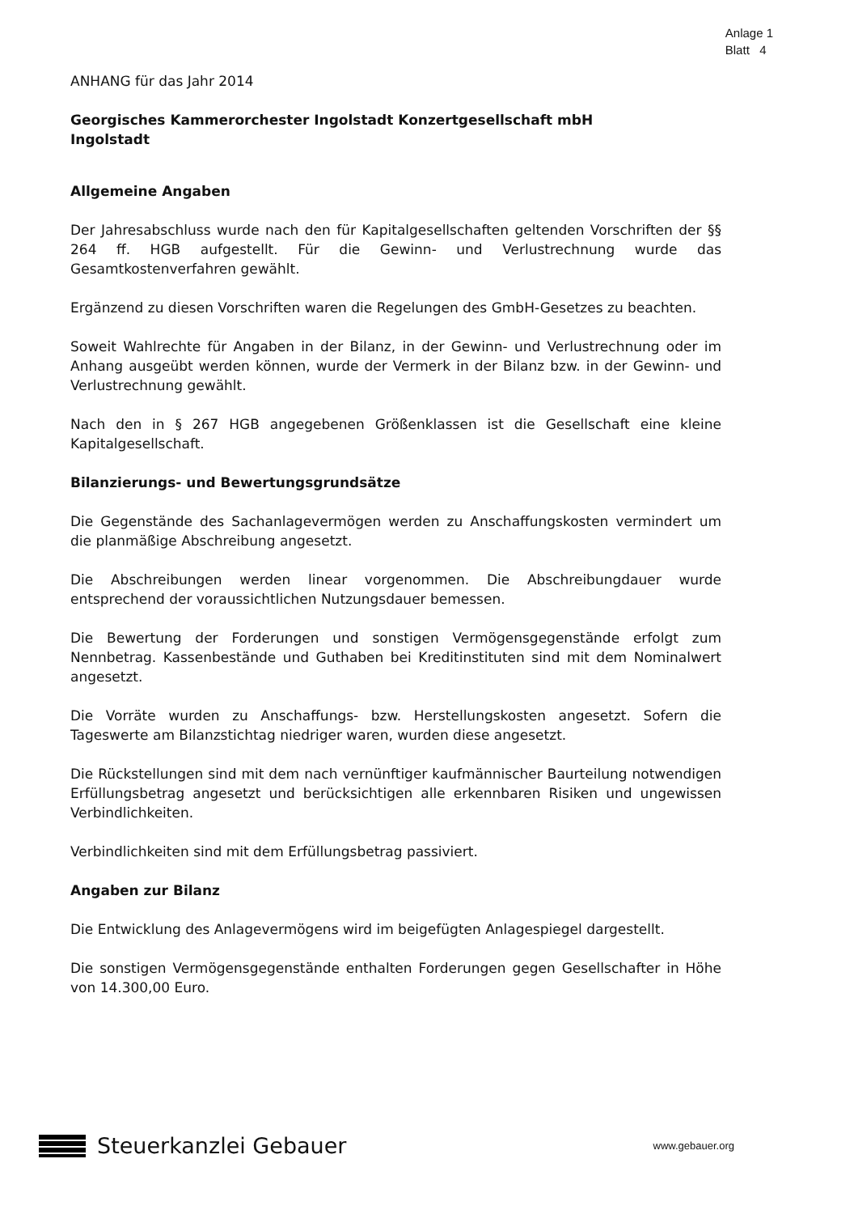Anlage 1
Blatt 4
ANHANG für das Jahr 2014
Georgisches Kammerorchester Ingolstadt Konzertgesellschaft mbH
Ingolstadt
Allgemeine Angaben
Der Jahresabschluss wurde nach den für Kapitalgesellschaften geltenden Vorschriften der §§ 264 ff. HGB aufgestellt. Für die Gewinn- und Verlustrechnung wurde das Gesamtkostenverfahren gewählt.
Ergänzend zu diesen Vorschriften waren die Regelungen des GmbH-Gesetzes zu beachten.
Soweit Wahlrechte für Angaben in der Bilanz, in der Gewinn- und Verlustrechnung oder im Anhang ausgeübt werden können, wurde der Vermerk in der Bilanz bzw. in der Gewinn- und Verlustrechnung gewählt.
Nach den in § 267 HGB angegebenen Größenklassen ist die Gesellschaft eine kleine Kapitalgesellschaft.
Bilanzierungs- und Bewertungsgrundsätze
Die Gegenstände des Sachanlagevermögen werden zu Anschaffungskosten vermindert um die planmäßige Abschreibung angesetzt.
Die Abschreibungen werden linear vorgenommen. Die Abschreibungdauer wurde entsprechend der voraussichtlichen Nutzungsdauer bemessen.
Die Bewertung der Forderungen und sonstigen Vermögensgegenstände erfolgt zum Nennbetrag. Kassenbestände und Guthaben bei Kreditinstituten sind mit dem Nominalwert angesetzt.
Die Vorräte wurden zu Anschaffungs- bzw. Herstellungskosten angesetzt. Sofern die Tageswerte am Bilanzstichtag niedriger waren, wurden diese angesetzt.
Die Rückstellungen sind mit dem nach vernünftiger kaufmännischer Baurteilung notwendigen Erfüllungsbetrag angesetzt und berücksichtigen alle erkennbaren Risiken und ungewissen Verbindlichkeiten.
Verbindlichkeiten sind mit dem Erfüllungsbetrag passiviert.
Angaben zur Bilanz
Die Entwicklung des Anlagevermögens wird im beigefügten Anlagespiegel dargestellt.
Die sonstigen Vermögensgegenstände enthalten Forderungen gegen Gesellschafter in Höhe von 14.300,00 Euro.
Steuerkanzlei Gebauer
www.gebauer.org